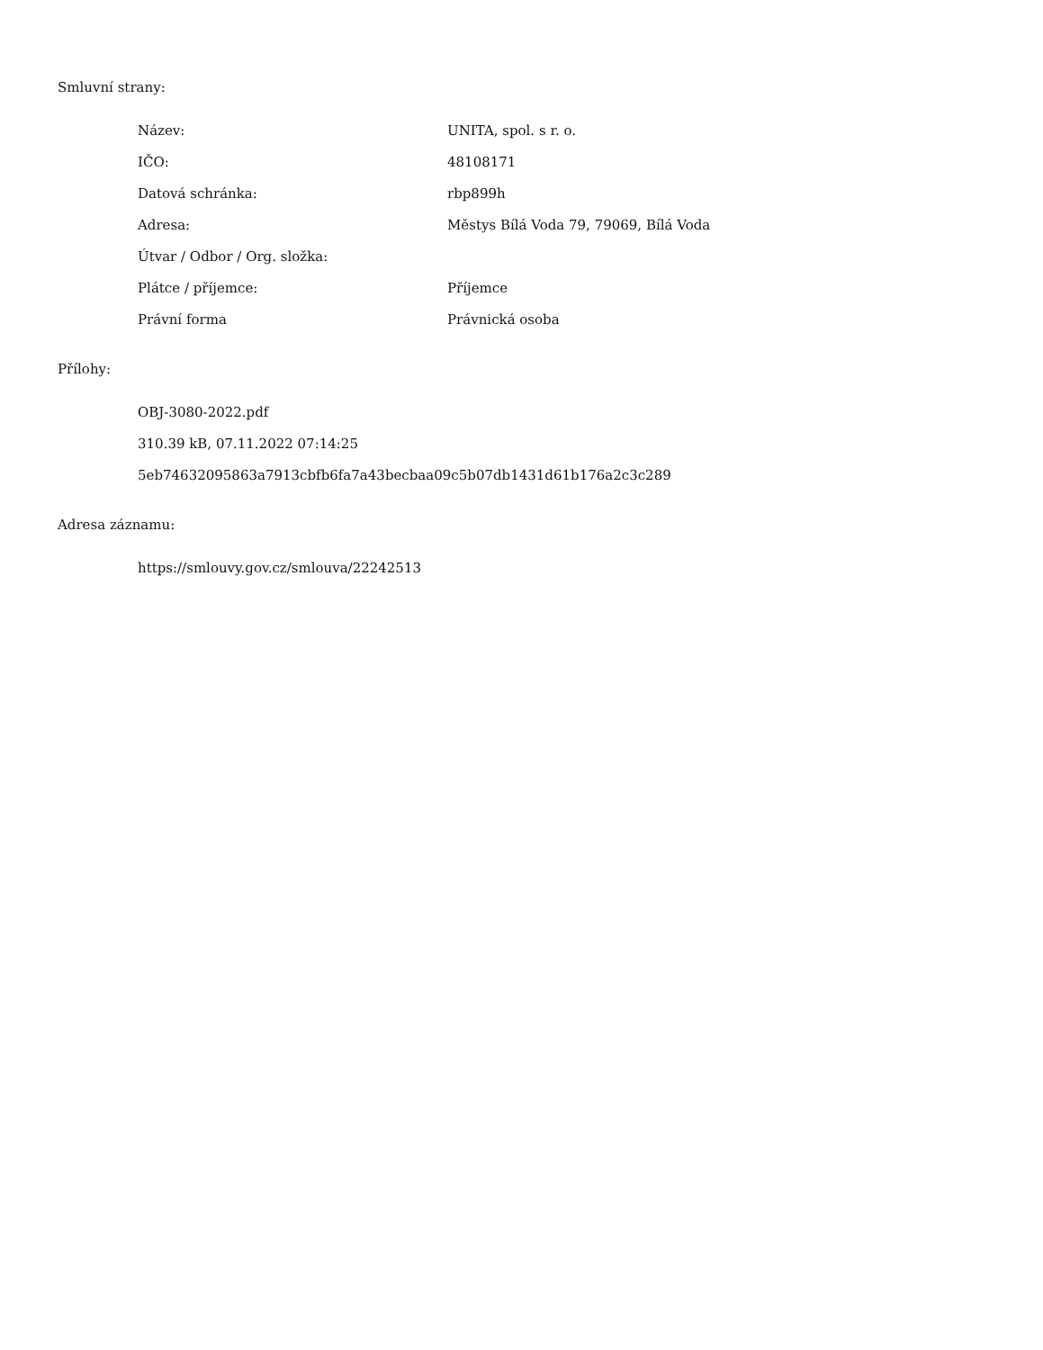Smluvní strany:
| Název: | UNITA, spol. s r. o. |
| IČO: | 48108171 |
| Datová schránka: | rbp899h |
| Adresa: | Městys Bílá Voda 79, 79069, Bílá Voda |
| Útvar / Odbor / Org. složka: | |
| Plátce / příjemce: | Příjemce |
| Právní forma | Právnická osoba |
Přílohy:
OBJ-3080-2022.pdf
310.39 kB, 07.11.2022 07:14:25
5eb74632095863a7913cbfb6fa7a43becbaa09c5b07db1431d61b176a2c3c289
Adresa záznamu:
https://smlouvy.gov.cz/smlouva/22242513